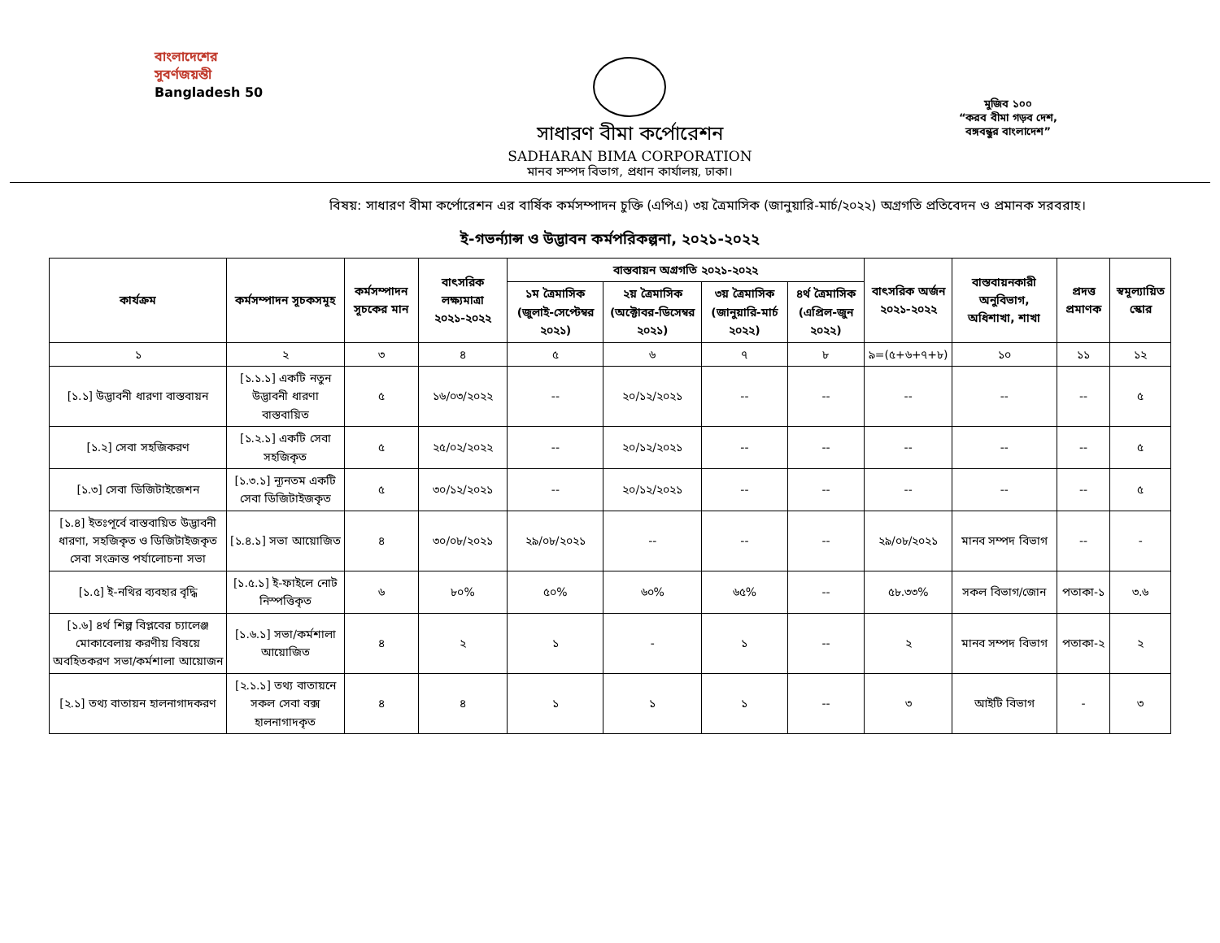বাংলাদেশের
সুবর্ণজয়ন্তী
Bangladesh 50
সাধারণ বীমা কর্পোরেশন
SADHARAN BIMA CORPORATION
মানব সম্পদ বিভাগ, প্রধান কার্যালয়, ঢাকা।
মুজিব ১০০
“করব বীমা গড়ব দেশ,
বঙ্গবন্ধুর বাংলাদেশ”
বিষয়: সাধারণ বীমা কর্পোরেশন এর বার্ষিক কর্মসম্পাদন চুক্তি (এপিএ) ৩য় ত্রৈমাসিক (জানুয়ারি-মার্চ/২০২২) অগ্রগতি প্রতিবেদন ও প্রমানক সরবরাহ।
ই-গভর্ন্যান্স ও উদ্ভাবন কর্মপরিকল্পনা, ২০২১-২০২২
| কার্যক্রম | কর্মসম্পাদন সূচকসমূহ | কর্মসম্পাদন সূচকের মান | বাৎসরিক লক্ষ্যমাত্রা ২০২১-২০২২ | বাস্তবায়ন অগ্রগতি ২০২১-২০২২ | | | | বাৎসরিক অর্জন ২০২১-২০২২ | বাস্তবায়নকারী অনুবিভাগ, অধিশাখা, শাখা | প্রদত্ত প্রমাণক | স্বমূল্যায়িত স্কোর |
| --- | --- | --- | --- | --- | --- | --- | --- | --- | --- | --- | --- |
| | | | | ১ম ত্রৈমাসিক (জুলাই-সেপ্টেম্বর ২০২১) | ২য় ত্রৈমাসিক (অক্টোবর-ডিসেম্বর ২০২১) | ৩য় ত্রৈমাসিক (জানুয়ারি-মার্চ ২০২২) | ৪র্থ ত্রৈমাসিক (এপ্রিল-জুন ২০২২) | | | | |
| ১ | ২ | ৩ | ৪ | ৫ | ৬ | ৭ | ৮ | ৯=(৫+৬+৭+৮) | ১০ | ১১ | ১২ |
| [১.১] উদ্ভাবনী ধারণা বাস্তবায়ন | [১.১.১] একটি নতুন উদ্ভাবনী ধারণা বাস্তবায়িত | ৫ | ১৬/০৩/২০২২ | -- | ২০/১২/২০২১ | -- | -- | -- | -- | -- | ৫ |
| [১.২] সেবা সহজিকরণ | [১.২.১] একটি সেবা সহজিকৃত | ৫ | ২৫/০২/২০২২ | -- | ২০/১২/২০২১ | -- | -- | -- | -- | -- | ৫ |
| [১.৩] সেবা ডিজিটাইজেশন | [১.৩.১] ন্যূনতম একটি সেবা ডিজিটাইজকৃত | ৫ | ৩০/১২/২০২১ | -- | ২০/১২/২০২১ | -- | -- | -- | -- | -- | ৫ |
| [১.৪] ইতঃপূর্বে বাস্তবায়িত উদ্ভাবনী ধারণা, সহজিকৃত ও ডিজিটাইজকৃত সেবা সংক্রান্ত পর্যালোচনা সভা | [১.৪.১] সভা আয়োজিত | ৪ | ৩০/০৮/২০২১ | ২৯/০৮/২০২১ | -- | -- | -- | ২৯/০৮/২০২১ | মানব সম্পদ বিভাগ | -- | - |
| [১.৫] ই-নথির ব্যবহার বৃদ্ধি | [১.৫.১] ই-ফাইলে নোট নিস্পত্তিকৃত | ৬ | ৮০% | ৫০% | ৬০% | ৬৫% | -- | ৫৮.৩৩% | সকল বিভাগ/জোন | পতাকা-১ | ৩.৬ |
| [১.৬] ৪র্থ শিল্প বিপ্লবের চ্যালেঞ্জ মোকাবেলায় করণীয় বিষয়ে অবহিতকরণ সভা/কর্মশালা আয়োজন | [১.৬.১] সভা/কর্মশালা আয়োজিত | ৪ | ২ | ১ | - | ১ | -- | ২ | মানব সম্পদ বিভাগ | পতাকা-২ | ২ |
| [২.১] তথ্য বাতায়ন হালনাগাদকরণ | [২.১.১] তথ্য বাতায়নে সকল সেবা বক্স হালনাগাদকৃত | ৪ | ৪ | ১ | ১ | ১ | -- | ৩ | আইটি বিভাগ | - | ৩ |